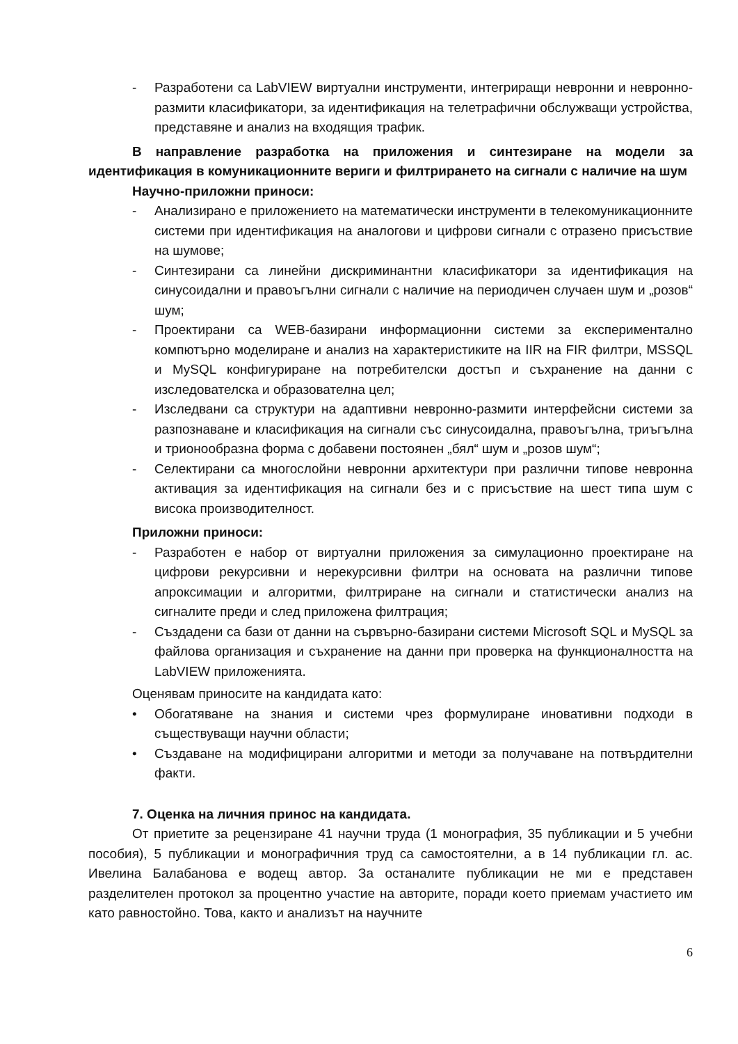- Разработени са LabVIEW виртуални инструменти, интегриращи невронни и невронно-размити класификатори, за идентификация на телетрафични обслужващи устройства, представяне и анализ на входящия трафик.
В направление разработка на приложения и синтезиране на модели за идентификация в комуникационните вериги и филтрирането на сигнали с наличие на шум
Научно-приложни приноси:
- Анализирано е приложението на математически инструменти в телекомуникационните системи при идентификация на аналогови и цифрови сигнали с отразено присъствие на шумове;
- Синтезирани са линейни дискриминантни класификатори за идентификация на синусоидални и правоъгълни сигнали с наличие на периодичен случаен шум и „розов“ шум;
- Проектирани са WEB-базирани информационни системи за експериментално компютърно моделиране и анализ на характеристиките на IIR на FIR филтри, MSSQL и MySQL конфигуриране на потребителски достъп и съхранение на данни с изследователска и образователна цел;
- Изследвани са структури на адаптивни невронно-размити интерфейсни системи за разпознаване и класификация на сигнали със синусоидална, правоъгълна, триъгълна и трионообразна форма с добавени постоянен „бял“ шум и „розов шум“;
- Селектирани са многослойни невронни архитектури при различни типове невронна активация за идентификация на сигнали без и с присъствие на шест типа шум с висока производителност.
Приложни приноси:
- Разработен е набор от виртуални приложения за симулационно проектиране на цифрови рекурсивни и нерекурсивни филтри на основата на различни типове апроксимации и алгоритми, филтриране на сигнали и статистически анализ на сигналите преди и след приложена филтрация;
- Създадени са бази от данни на сървърно-базирани системи Microsoft SQL и MySQL за файлова организация и съхранение на данни при проверка на функционалността на LabVIEW приложенията.
Оценявам приносите на кандидата като:
• Обогатяване на знания и системи чрез формулиране иновативни подходи в съществуващи научни области;
• Създаване на модифицирани алгоритми и методи за получаване на потвърдителни факти.
7. Оценка на личния принос на кандидата.
От приетите за рецензиране 41 научни труда (1 монография, 35 публикации и 5 учебни пособия), 5 публикации и монографичния труд са самостоятелни, а в 14 публикации гл. ас. Ивелина Балабанова е водещ автор. За останалите публикации не ми е представен разделителен протокол за процентно участие на авторите, поради което приемам участието им като равностойно. Това, както и анализът на научните
6